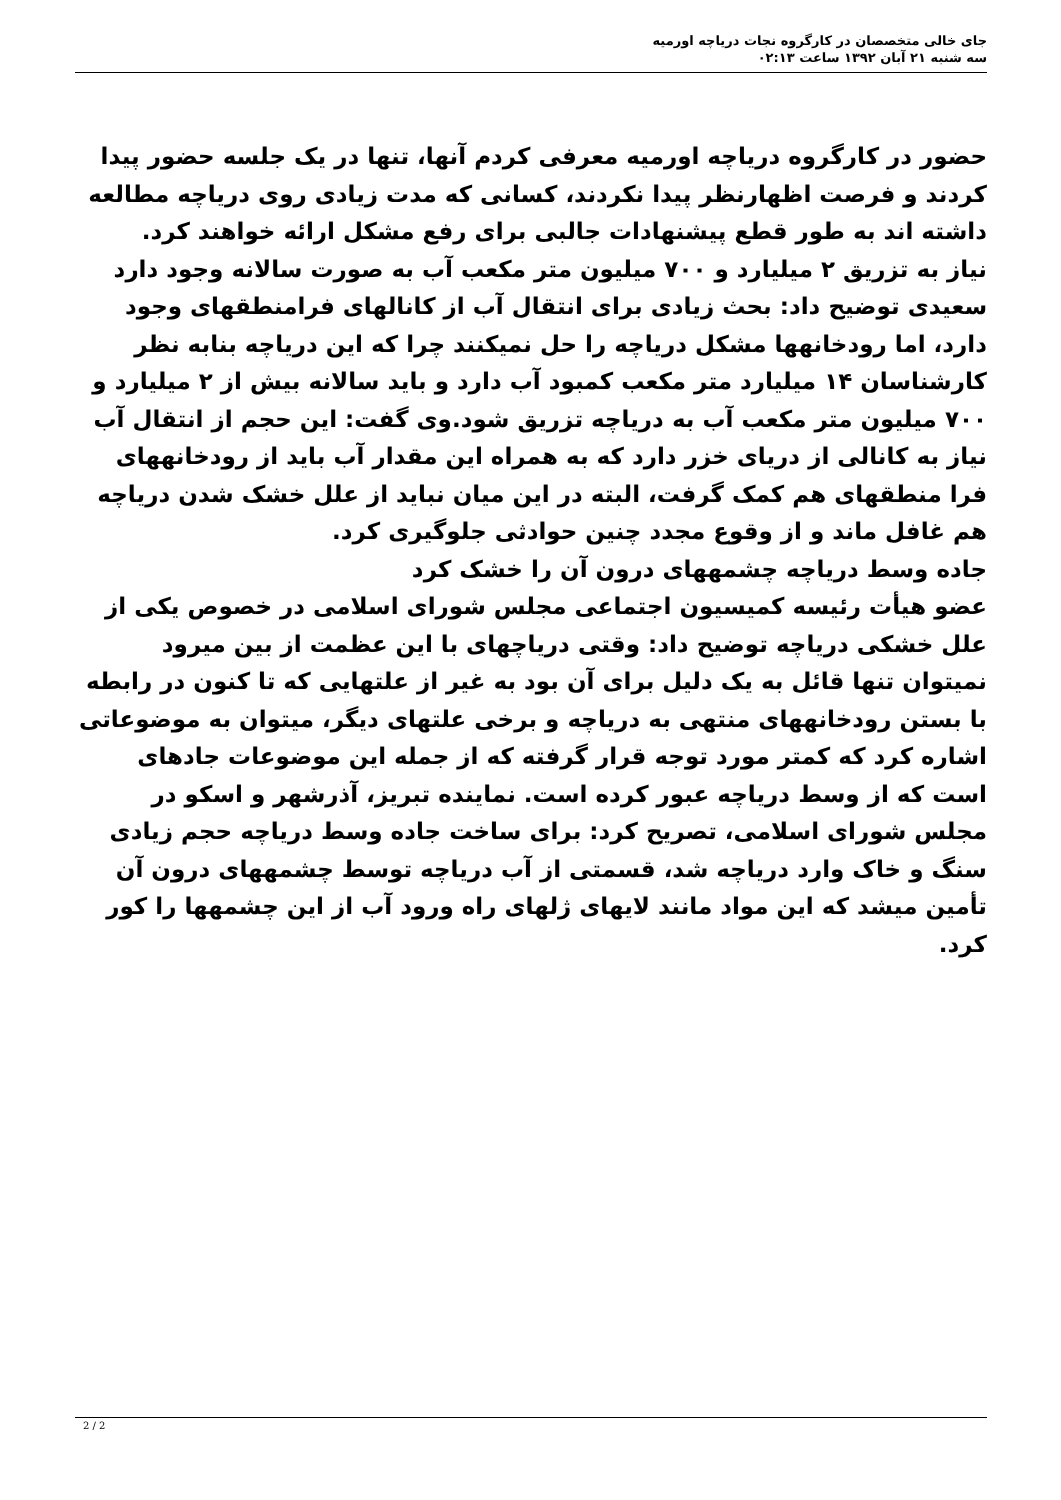جای خالی متخصصان در کارگروه نجات دریاچه اورمیه
سه شنبه ۲۱ آبان ۱۳۹۲ ساعت ۰۲:۱۳
حضور در کارگروه دریاچه اورمیه معرفی کردم آنها، تنها در یک جلسه حضور پیدا کردند و فرصت اظهارنظر پیدا نکردند، کسانی که مدت زیادی روی دریاچه مطالعه داشته اند به طور قطع پیشنهادات جالبی برای رفع مشکل ارائه خواهند کرد.
نیاز به تزریق ۲ میلیارد و ۷۰۰ میلیون متر مکعب آب به صورت سالانه وجود دارد
سعیدی توضیح داد: بحث زیادی برای انتقال آب از کانالهای فرامنطقهای وجود دارد، اما رودخانهها مشکل دریاچه را حل نمیکنند چرا که این دریاچه بنابه نظر کارشناسان ۱۴ میلیارد متر مکعب کمبود آب دارد و باید سالانه بیش از ۲ میلیارد و ۷۰۰ میلیون متر مکعب آب به دریاچه تزریق شود.وی گفت: این حجم از انتقال آب نیاز به کانالی از دریای خزر دارد که به همراه این مقدار آب باید از رودخانههای فرا منطقهای هم کمک گرفت، البته در این میان نباید از علل خشک شدن دریاچه هم غافل ماند و از وقوع مجدد چنین حوادثی جلوگیری کرد.
جاده وسط دریاچه چشمههای درون آن را خشک کرد
عضو هیأت رئیسه کمیسیون اجتماعی مجلس شورای اسلامی در خصوص یکی از علل خشکی دریاچه توضیح داد: وقتی دریاچهای با این عظمت از بین میرود نمیتوان تنها قائل به یک دلیل برای آن بود به غیر از علتهایی که تا کنون در رابطه با بستن رودخانههای منتهی به دریاچه و برخی علتهای دیگر، میتوان به موضوعاتی اشاره کرد که کمتر مورد توجه قرار گرفته که از جمله این موضوعات جادهای است که از وسط دریاچه عبور کرده است. نماینده تبریز، آذرشهر و اسکو در مجلس شورای اسلامی، تصریح کرد: برای ساخت جاده وسط دریاچه حجم زیادی سنگ و خاک وارد دریاچه شد، قسمتی از آب دریاچه توسط چشمههای درون آن تأمین میشد که این مواد مانند لایهای ژلهای راه ورود آب از این چشمهها را کور کرد.
2 / 2